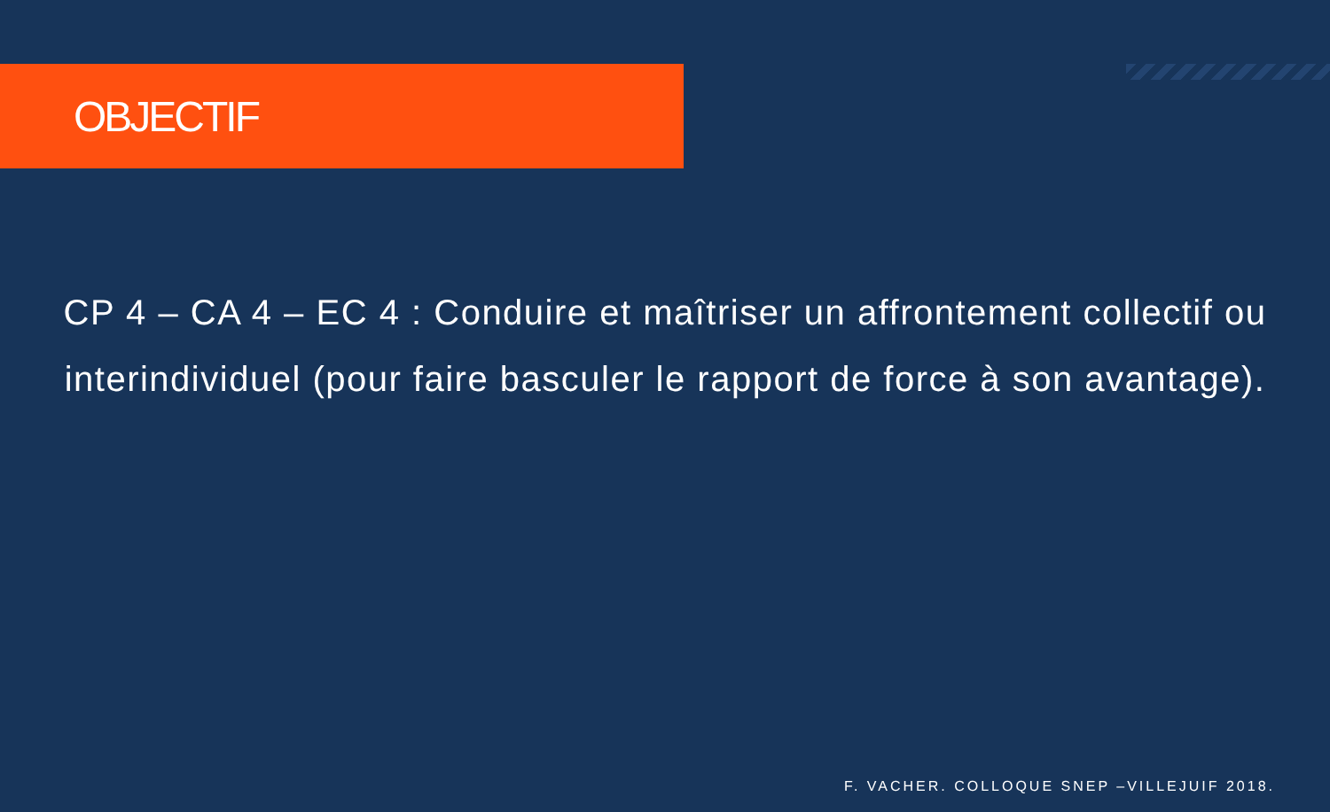OBJECTIF
CP 4 – CA 4 – EC 4 : Conduire et maîtriser un affrontement collectif ou interindividuel (pour faire basculer le rapport de force à son avantage).
F. VACHER. COLLOQUE SNEP –VILLEJUIF 2018.